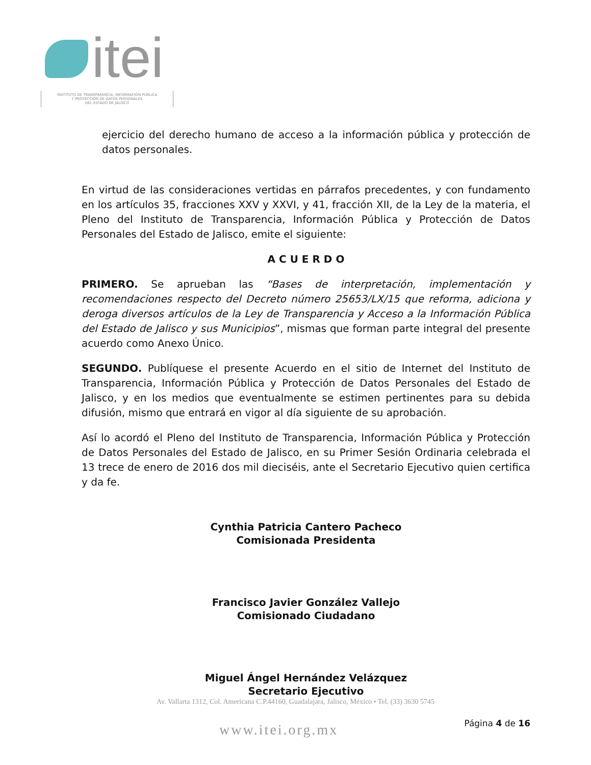itei
INSTITUTO DE TRANSPARENCIA, INFORMACIÓN PÚBLICA
Y PROTECCIÓN DE DATOS PERSONALES
DEL ESTADO DE JALISCO
ejercicio del derecho humano de acceso a la información pública y protección de datos personales.
En virtud de las consideraciones vertidas en párrafos precedentes, y con fundamento en los artículos 35, fracciones XXV y XXVI, y 41, fracción XII, de la Ley de la materia, el Pleno del Instituto de Transparencia, Información Pública y Protección de Datos Personales del Estado de Jalisco, emite el siguiente:
A C U E R D O
PRIMERO. Se aprueban las “Bases de interpretación, implementación y recomendaciones respecto del Decreto número 25653/LX/15 que reforma, adiciona y deroga diversos artículos de la Ley de Transparencia y Acceso a la Información Pública del Estado de Jalisco y sus Municipios”, mismas que forman parte integral del presente acuerdo como Anexo Único.
SEGUNDO. Publíquese el presente Acuerdo en el sitio de Internet del Instituto de Transparencia, Información Pública y Protección de Datos Personales del Estado de Jalisco, y en los medios que eventualmente se estimen pertinentes para su debida difusión, mismo que entrará en vigor al día siguiente de su aprobación.
Así lo acordó el Pleno del Instituto de Transparencia, Información Pública y Protección de Datos Personales del Estado de Jalisco, en su Primer Sesión Ordinaria celebrada el 13 trece de enero de 2016 dos mil dieciséis, ante el Secretario Ejecutivo quien certifica y da fe.
Cynthia Patricia Cantero Pacheco
Comisionada Presidenta
Francisco Javier González Vallejo
Comisionado Ciudadano
Miguel Ángel Hernández Velázquez
Secretario Ejecutivo
Av. Vallarta 1312, Col. Americana C.P.44160, Guadalajara, Jalisco, México • Tel. (33) 3630 5745
www.itei.org.mx Página 4 de 16